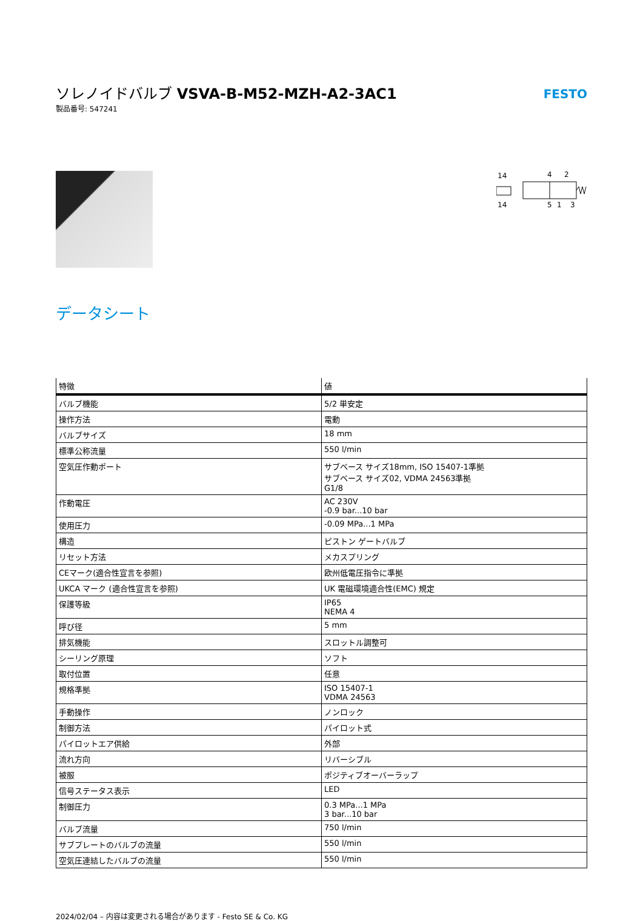ソレノイドバルブ VSVA-B-M52-MZH-A2-3AC1
製品番号: 547241
FESTO
14
4
2
14
5
1
3
データシート
| 特徴 | 値 |
| --- | --- |
| バルブ機能 | 5/2 単安定 |
| 操作方法 | 電動 |
| バルブサイズ | 18 mm |
| 標準公称流量 | 550 l/min |
| 空気圧作動ポート | サブベース サイズ18mm, ISO 15407-1準拠 サブベース サイズ02, VDMA 24563準拠 G1/8 |
| 作動電圧 | AC 230V -0.9 bar...10 bar |
| 使用圧力 | -0.09 MPa...1 MPa |
| 構造 | ピストン ゲートバルブ |
| リセット方法 | メカスプリング |
| CEマーク(適合性宣言を参照) | 欧州低電圧指令に準拠 |
| UKCA マーク (適合性宣言を参照) | UK 電磁環境適合性(EMC) 規定 |
| 保護等級 | IP65 NEMA 4 |
| 呼び径 | 5 mm |
| 排気機能 | スロットル調整可 |
| シーリング原理 | ソフト |
| 取付位置 | 任意 |
| 規格準拠 | ISO 15407-1 VDMA 24563 |
| 手動操作 | ノンロック |
| 制御方法 | パイロット式 |
| パイロットエア供給 | 外部 |
| 流れ方向 | リバーシブル |
| 被服 | ポジティブオーバーラップ |
| 信号ステータス表示 | LED |
| 制御圧力 | 0.3 MPa...1 MPa 3 bar...10 bar |
| バルブ流量 | 750 l/min |
| サブプレートのバルブの流量 | 550 l/min |
| 空気圧連結したバルブの流量 | 550 l/min |
2024/02/04 – 内容は変更される場合があります - Festo SE & Co. KG